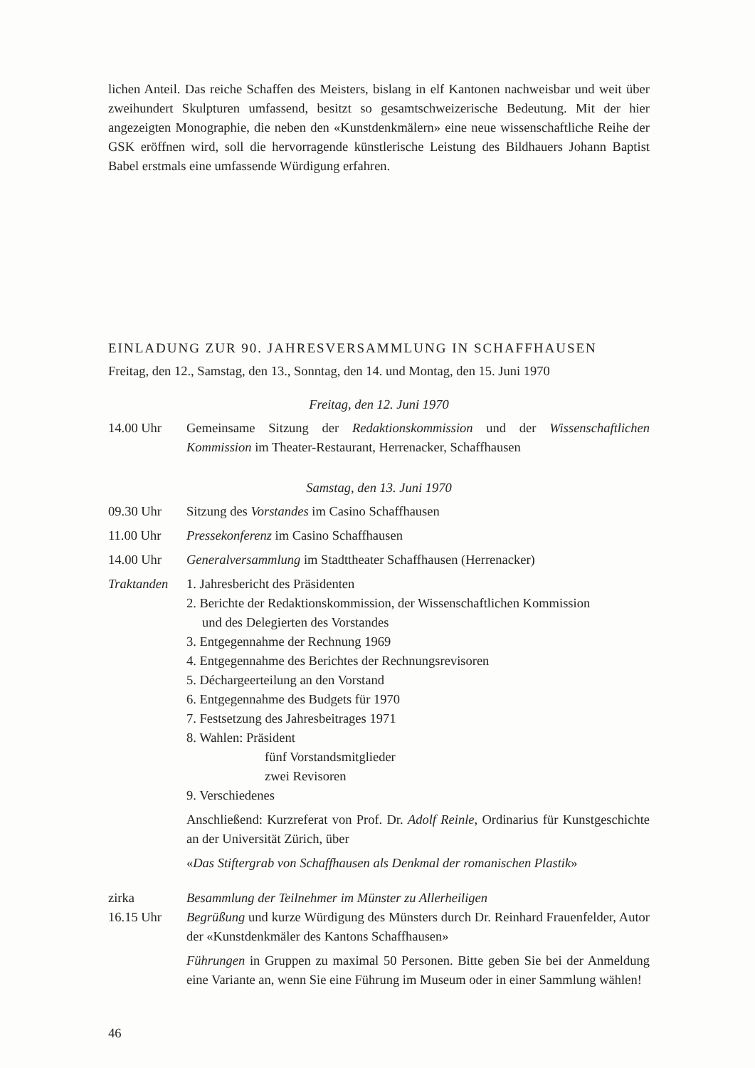lichen Anteil. Das reiche Schaffen des Meisters, bislang in elf Kantonen nachweisbar und weit über zweihundert Skulpturen umfassend, besitzt so gesamtschweizerische Bedeutung. Mit der hier angezeigten Monographie, die neben den «Kunstdenkmälern» eine neue wissenschaftliche Reihe der GSK eröffnen wird, soll die hervorragende künstlerische Leistung des Bildhauers Johann Baptist Babel erstmals eine umfassende Würdigung erfahren.
EINLADUNG ZUR 90. JAHRESVERSAMMLUNG IN SCHAFFHAUSEN
Freitag, den 12., Samstag, den 13., Sonntag, den 14. und Montag, den 15. Juni 1970
Freitag, den 12. Juni 1970
14.00 Uhr Gemeinsame Sitzung der Redaktionskommission und der Wissenschaftlichen Kommission im Theater-Restaurant, Herrenacker, Schaffhausen
Samstag, den 13. Juni 1970
09.30 Uhr Sitzung des Vorstandes im Casino Schaffhausen
11.00 Uhr Pressekonferenz im Casino Schaffhausen
14.00 Uhr Generalversammlung im Stadttheater Schaffhausen (Herrenacker)
Traktanden
1. Jahresbericht des Präsidenten
2. Berichte der Redaktionskommission, der Wissenschaftlichen Kommission
und des Delegierten des Vorstandes
3. Entgegennahme der Rechnung 1969
4. Entgegennahme des Berichtes der Rechnungsrevisoren
5. Déchargeerteilung an den Vorstand
6. Entgegennahme des Budgets für 1970
7. Festsetzung des Jahresbeitrages 1971
8. Wahlen: Präsident
fünf Vorstandsmitglieder
zwei Revisoren
9. Verschiedenes
Anschließend: Kurzreferat von Prof. Dr. Adolf Reinle, Ordinarius für Kunstgeschichte an der Universität Zürich, über
«Das Stiftergrab von Schaffhausen als Denkmal der romanischen Plastik»
zirka
16.15 Uhr
Besammlung der Teilnehmer im Münster zu Allerheiligen
Begrüßung und kurze Würdigung des Münsters durch Dr. Reinhard Frauenfelder, Autor der «Kunstdenkmäler des Kantons Schaffhausen»
Führungen in Gruppen zu maximal 50 Personen. Bitte geben Sie bei der Anmeldung eine Variante an, wenn Sie eine Führung im Museum oder in einer Sammlung wählen!
46